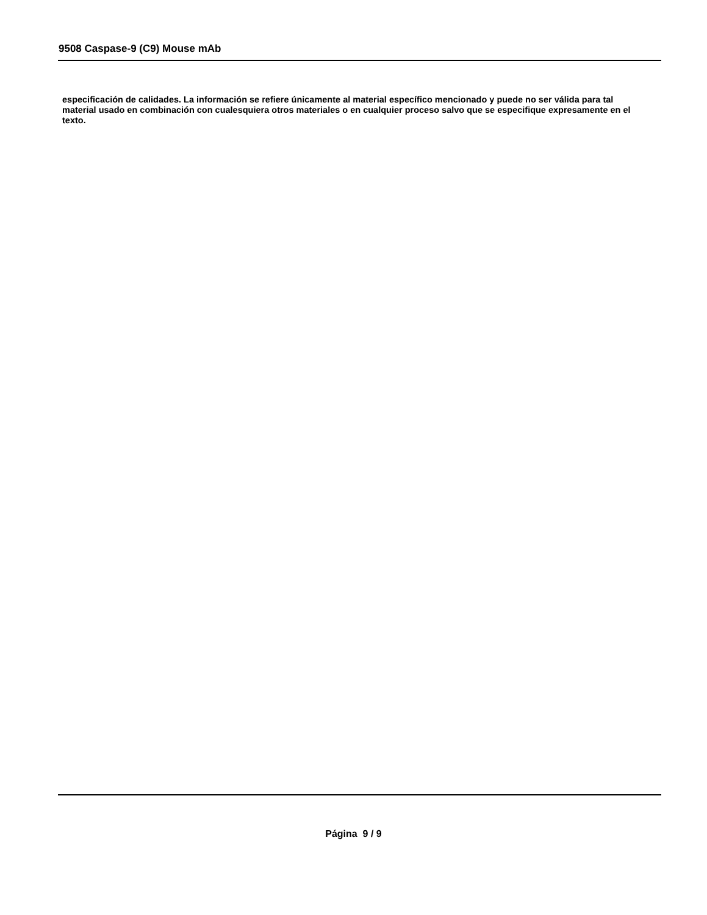9508 Caspase-9 (C9) Mouse mAb
especificación de calidades. La información se refiere únicamente al material específico mencionado y puede no ser válida para tal material usado en combinación con cualesquiera otros materiales o en cualquier proceso salvo que se especifique expresamente en el texto.
Página 9 / 9